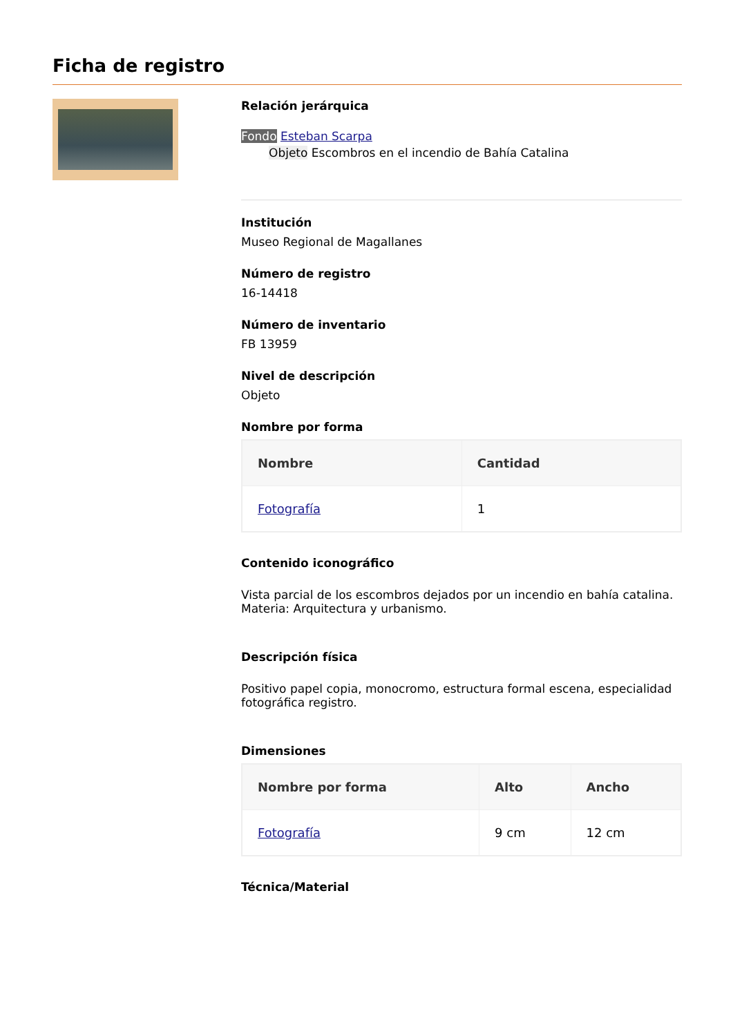Ficha de registro
Relación jerárquica
Fondo Esteban Scarpa
Objeto Escombros en el incendio de Bahía Catalina
Institución
Museo Regional de Magallanes
Número de registro
16-14418
Número de inventario
FB 13959
Nivel de descripción
Objeto
Nombre por forma
| Nombre | Cantidad |
| --- | --- |
| Fotografía | 1 |
Contenido iconográfico
Vista parcial de los escombros dejados por un incendio en bahía catalina. Materia: Arquitectura y urbanismo.
Descripción física
Positivo papel copia, monocromo, estructura formal escena, especialidad fotográfica registro.
Dimensiones
| Nombre por forma | Alto | Ancho |
| --- | --- | --- |
| Fotografía | 9 cm | 12 cm |
Técnica/Material